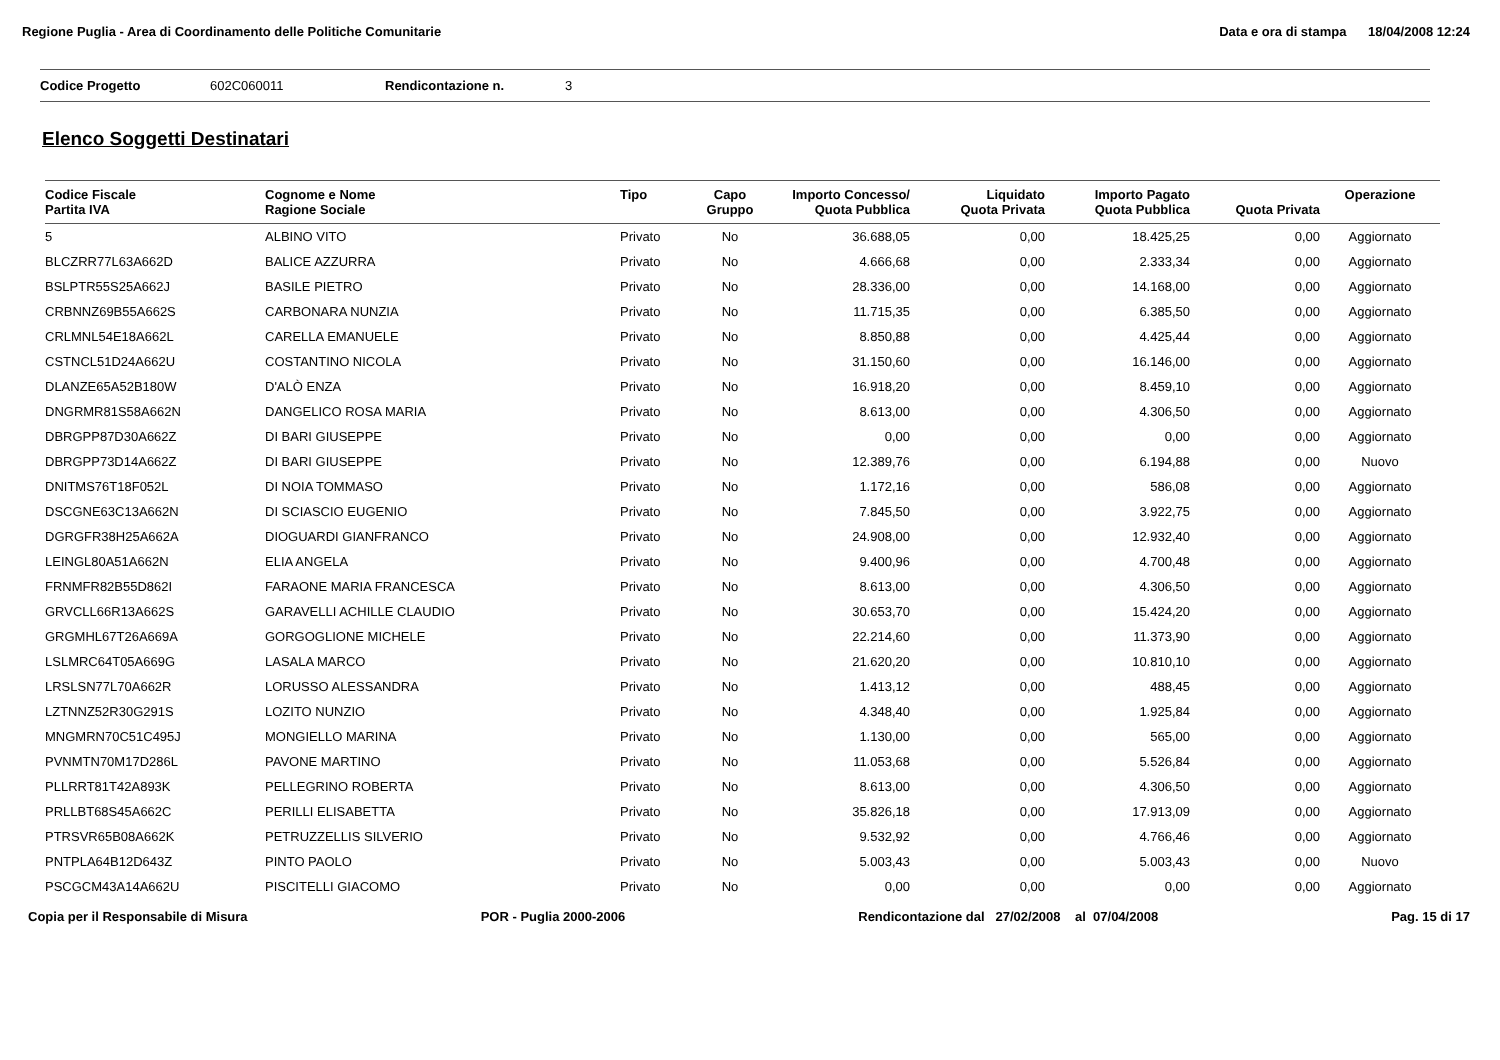Regione Puglia - Area di Coordinamento delle Politiche Comunitarie Data e ora di stampa 18/04/2008 12:24
Codice Progetto 602C060011 Rendicontazione n. 3
Elenco Soggetti Destinatari
| Codice Fiscale Partita IVA | Cognome e Nome Ragione Sociale | Tipo | Capo Gruppo | Importo Concesso/ Quota Pubblica | Liquidato Quota Privata | Importo Pagato Quota Pubblica | Quota Privata | Operazione |
| --- | --- | --- | --- | --- | --- | --- | --- | --- |
| 5 | ALBINO VITO | Privato | No | 36.688,05 | 0,00 | 18.425,25 | 0,00 | Aggiornato |
| BLCZRR77L63A662D | BALICE AZZURRA | Privato | No | 4.666,68 | 0,00 | 2.333,34 | 0,00 | Aggiornato |
| BSLPTR55S25A662J | BASILE PIETRO | Privato | No | 28.336,00 | 0,00 | 14.168,00 | 0,00 | Aggiornato |
| CRBNNZ69B55A662S | CARBONARA NUNZIA | Privato | No | 11.715,35 | 0,00 | 6.385,50 | 0,00 | Aggiornato |
| CRLMNL54E18A662L | CARELLA EMANUELE | Privato | No | 8.850,88 | 0,00 | 4.425,44 | 0,00 | Aggiornato |
| CSTNCL51D24A662U | COSTANTINO NICOLA | Privato | No | 31.150,60 | 0,00 | 16.146,00 | 0,00 | Aggiornato |
| DLANZE65A52B180W | D'ALÒ ENZA | Privato | No | 16.918,20 | 0,00 | 8.459,10 | 0,00 | Aggiornato |
| DNGRMR81S58A662N | DANGELICO ROSA MARIA | Privato | No | 8.613,00 | 0,00 | 4.306,50 | 0,00 | Aggiornato |
| DBRGPP87D30A662Z | DI BARI GIUSEPPE | Privato | No | 0,00 | 0,00 | 0,00 | 0,00 | Aggiornato |
| DBRGPP73D14A662Z | DI BARI GIUSEPPE | Privato | No | 12.389,76 | 0,00 | 6.194,88 | 0,00 | Nuovo |
| DNITMS76T18F052L | DI NOIA TOMMASO | Privato | No | 1.172,16 | 0,00 | 586,08 | 0,00 | Aggiornato |
| DSCGNE63C13A662N | DI SCIASCIO EUGENIO | Privato | No | 7.845,50 | 0,00 | 3.922,75 | 0,00 | Aggiornato |
| DGRGFR38H25A662A | DIOGUARDI GIANFRANCO | Privato | No | 24.908,00 | 0,00 | 12.932,40 | 0,00 | Aggiornato |
| LEINGL80A51A662N | ELIA ANGELA | Privato | No | 9.400,96 | 0,00 | 4.700,48 | 0,00 | Aggiornato |
| FRNMFR82B55D862I | FARAONE MARIA FRANCESCA | Privato | No | 8.613,00 | 0,00 | 4.306,50 | 0,00 | Aggiornato |
| GRVCLL66R13A662S | GARAVELLI ACHILLE CLAUDIO | Privato | No | 30.653,70 | 0,00 | 15.424,20 | 0,00 | Aggiornato |
| GRGMHL67T26A669A | GORGOGLIONE MICHELE | Privato | No | 22.214,60 | 0,00 | 11.373,90 | 0,00 | Aggiornato |
| LSLMRC64T05A669G | LASALA MARCO | Privato | No | 21.620,20 | 0,00 | 10.810,10 | 0,00 | Aggiornato |
| LRSLSN77L70A662R | LORUSSO ALESSANDRA | Privato | No | 1.413,12 | 0,00 | 488,45 | 0,00 | Aggiornato |
| LZTNNZ52R30G291S | LOZITO NUNZIO | Privato | No | 4.348,40 | 0,00 | 1.925,84 | 0,00 | Aggiornato |
| MNGMRN70C51C495J | MONGIELLO MARINA | Privato | No | 1.130,00 | 0,00 | 565,00 | 0,00 | Aggiornato |
| PVNMTN70M17D286L | PAVONE MARTINO | Privato | No | 11.053,68 | 0,00 | 5.526,84 | 0,00 | Aggiornato |
| PLLRRT81T42A893K | PELLEGRINO ROBERTA | Privato | No | 8.613,00 | 0,00 | 4.306,50 | 0,00 | Aggiornato |
| PRLLBT68S45A662C | PERILLI ELISABETTA | Privato | No | 35.826,18 | 0,00 | 17.913,09 | 0,00 | Aggiornato |
| PTRSVR65B08A662K | PETRUZZELLIS SILVERIO | Privato | No | 9.532,92 | 0,00 | 4.766,46 | 0,00 | Aggiornato |
| PNTPLA64B12D643Z | PINTO PAOLO | Privato | No | 5.003,43 | 0,00 | 5.003,43 | 0,00 | Nuovo |
| PSCGCM43A14A662U | PISCITELLI GIACOMO | Privato | No | 0,00 | 0,00 | 0,00 | 0,00 | Aggiornato |
Copia per il Responsabile di Misura POR - Puglia 2000-2006 Rendicontazione dal 27/02/2008 al 07/04/2008 Pag. 15 di 17